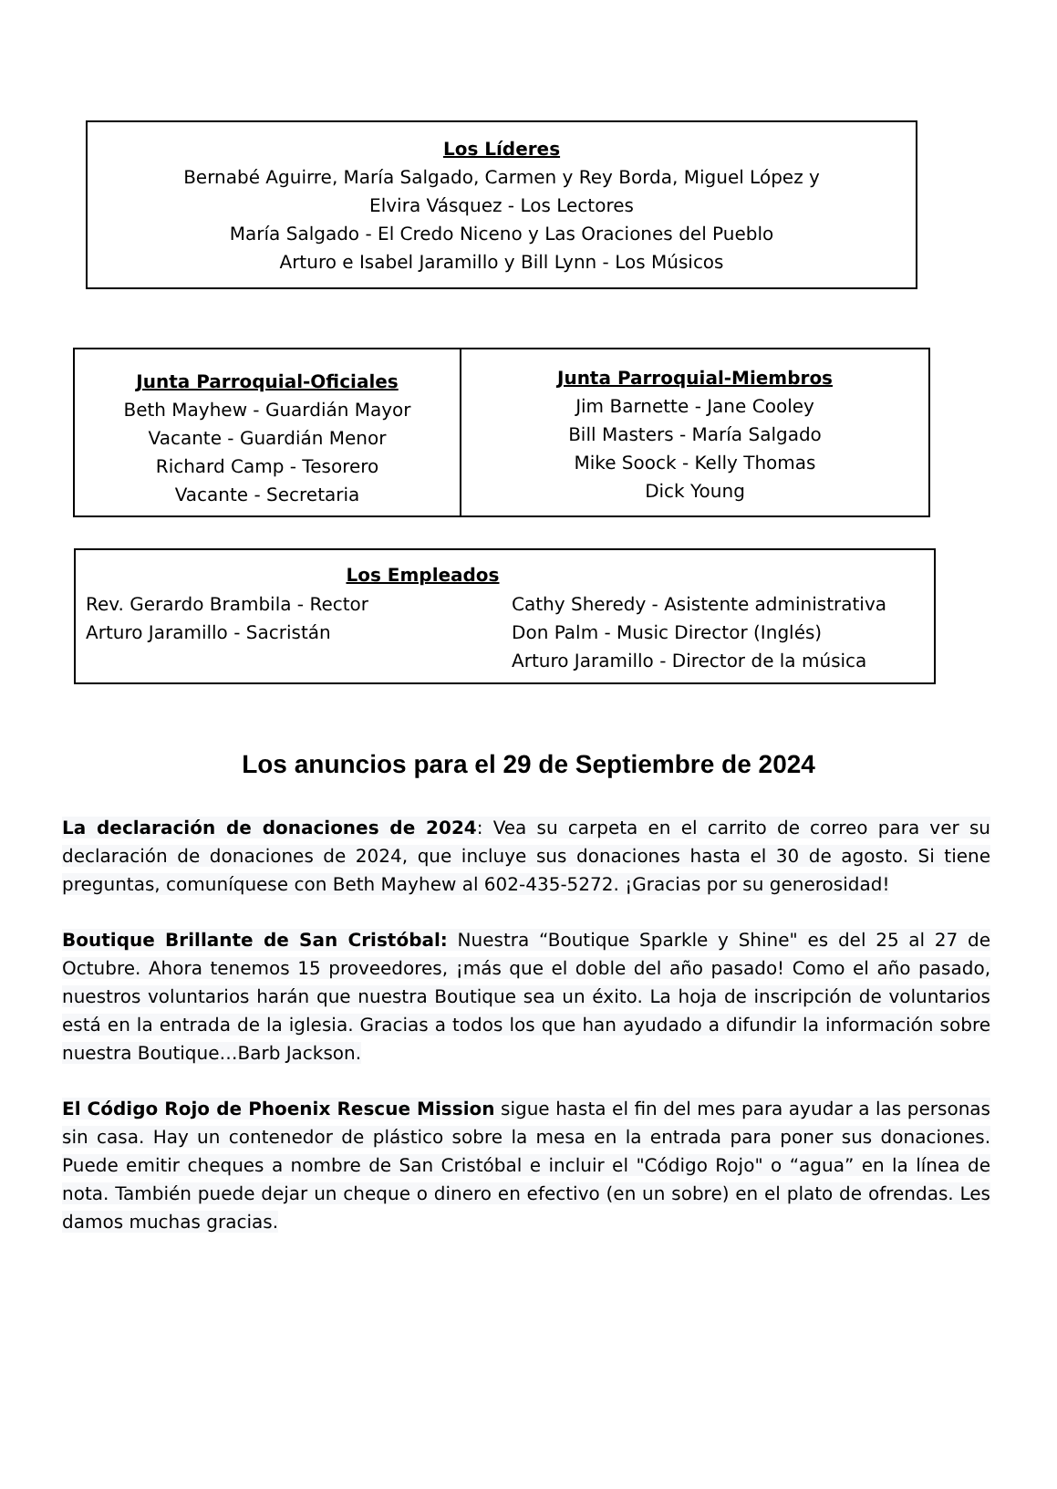Los Líderes
Bernabé Aguirre, María Salgado, Carmen y Rey Borda, Miguel López y
Elvira Vásquez - Los Lectores
María Salgado - El Credo Niceno y Las Oraciones del Pueblo
Arturo e Isabel Jaramillo y Bill Lynn - Los Músicos
| Junta Parroquial-Oficiales Beth Mayhew - Guardián Mayor Vacante - Guardián Menor Richard Camp - Tesorero Vacante - Secretaria | Junta Parroquial-Miembros Jim Barnette - Jane Cooley Bill Masters - María Salgado Mike Soock - Kelly Thomas Dick Young |
Los Empleados
| Rev. Gerardo Brambila - Rector Arturo Jaramillo - Sacristán | Cathy Sheredy - Asistente administrativa Don Palm - Music Director (Inglés) Arturo Jaramillo - Director de la música |
Los anuncios para el 29 de Septiembre de 2024
La declaración de donaciones de 2024: Vea su carpeta en el carrito de correo para ver su declaración de donaciones de 2024, que incluye sus donaciones hasta el 30 de agosto. Si tiene preguntas, comuníquese con Beth Mayhew al 602-435-5272. ¡Gracias por su generosidad!
Boutique Brillante de San Cristóbal: Nuestra “Boutique Sparkle y Shine" es del 25 al 27 de Octubre. Ahora tenemos 15 proveedores, ¡más que el doble del año pasado! Como el año pasado, nuestros voluntarios harán que nuestra Boutique sea un éxito. La hoja de inscripción de voluntarios está en la entrada de la iglesia. Gracias a todos los que han ayudado a difundir la información sobre nuestra Boutique…Barb Jackson.
El Código Rojo de Phoenix Rescue Mission sigue hasta el fin del mes para ayudar a las personas sin casa. Hay un contenedor de plástico sobre la mesa en la entrada para poner sus donaciones. Puede emitir cheques a nombre de San Cristóbal e incluir el "Código Rojo" o “agua” en la línea de nota. También puede dejar un cheque o dinero en efectivo (en un sobre) en el plato de ofrendas. Les damos muchas gracias.